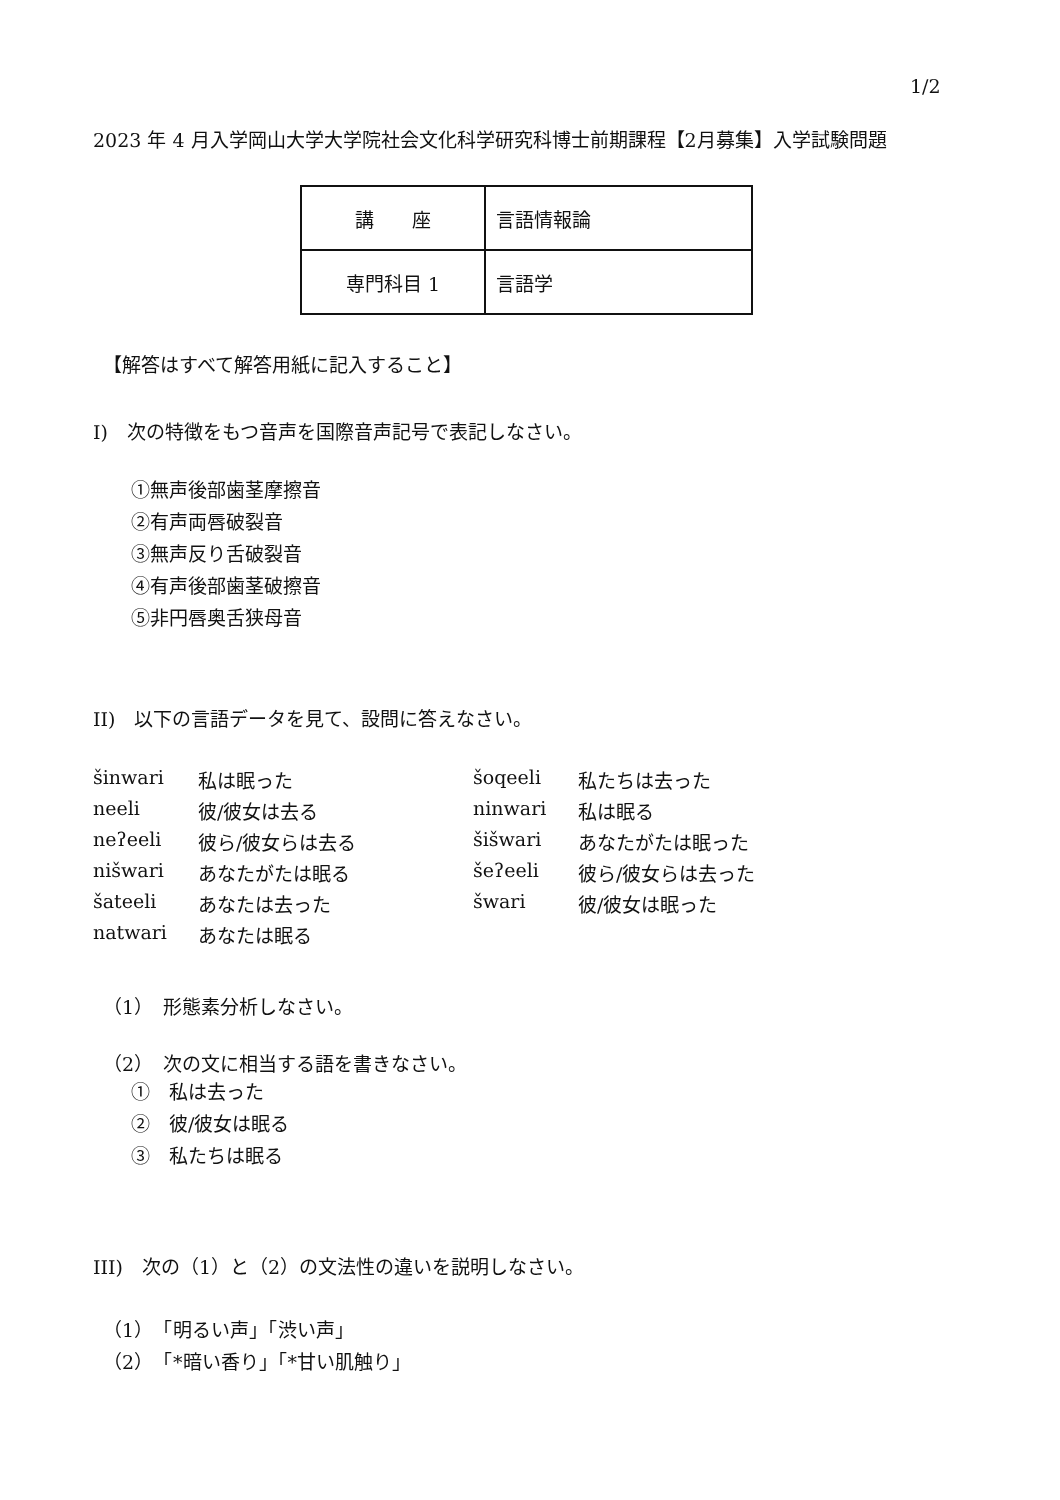1/2
2023 年 4 月入学岡山大学大学院社会文化科学研究科博士前期課程【2月募集】入学試験問題
| 講 座 | 言語情報論 |
| 専門科目 1 | 言語学 |
【解答はすべて解答用紙に記入すること】
I)　次の特徴をもつ音声を国際音声記号で表記しなさい。
①無声後部歯茎摩擦音
②有声両唇破裂音
③無声反り舌破裂音
④有声後部歯茎破擦音
⑤非円唇奥舌狭母音
II)　以下の言語データを見て、設問に答えなさい。
| šinwari | 私は眠った | šoqeeli | 私たちは去った |
| neeli | 彼/彼女は去る | ninwari | 私は眠る |
| neʔeeli | 彼ら/彼女らは去る | šišwari | あなたがたは眠った |
| nišwari | あなたがたは眠る | šeʔeeli | 彼ら/彼女らは去った |
| šateeli | あなたは去った | šwari | 彼/彼女は眠った |
| natwari | あなたは眠る | | |
（1）　形態素分析しなさい。
（2）　次の文に相当する語を書きなさい。
①　私は去った
②　彼/彼女は眠る
③　私たちは眠る
III)　次の（1）と（2）の文法性の違いを説明しなさい。
（1）　「明るい声」「渋い声」
（2）　「*暗い香り」「*甘い肌触り」